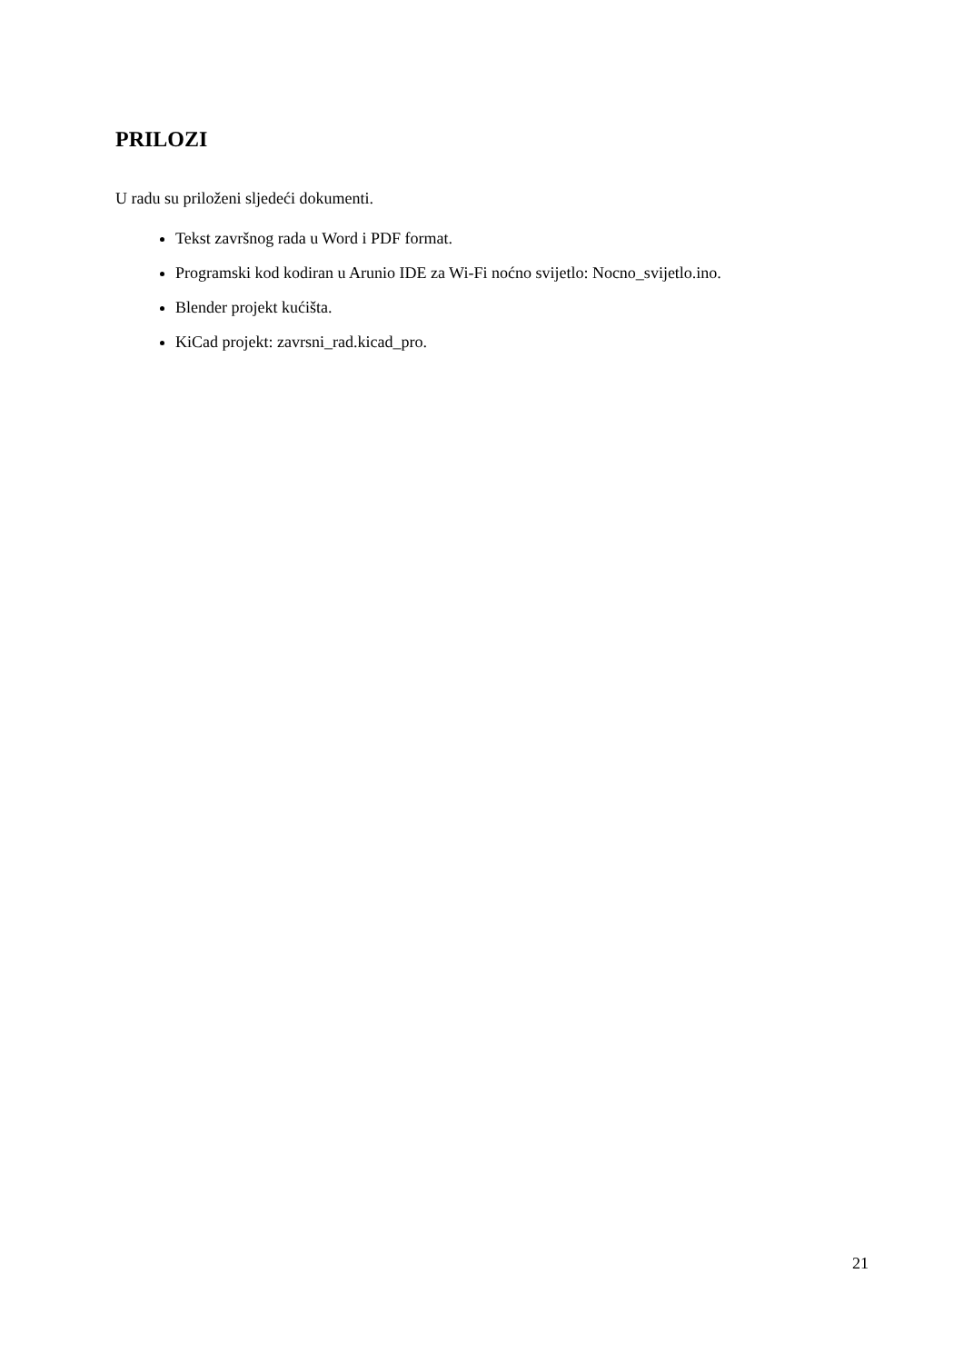PRILOZI
U radu su priloženi sljedeći dokumenti.
Tekst završnog rada u Word i PDF format.
Programski kod kodiran u Arunio IDE za Wi-Fi noćno svijetlo: Nocno_svijetlo.ino.
Blender projekt kućišta.
KiCad projekt: zavrsni_rad.kicad_pro.
21